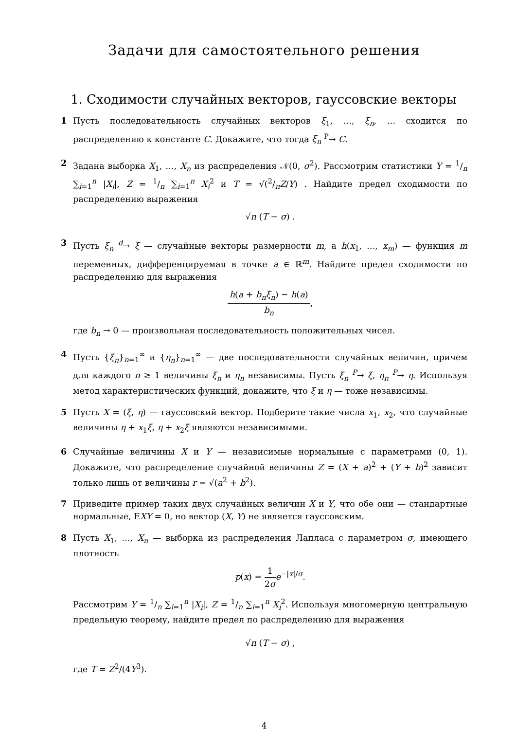Задачи для самостоятельного решения
1. Сходимости случайных векторов, гауссовские векторы
1 Пусть последовательность случайных векторов ξ<sub>1</sub>, …, ξ<sub>n</sub>, … сходится по распределению к константе C. Докажите, что тогда ξ<sub>n</sub> <sup>P</sup>→ C.
2 Задана выборка X<sub>1</sub>, …, X<sub>n</sub> из распределения 𝒩(0, σ<sup>2</sup>). Рассмотрим статистики Y = 1/n ∑<sub>i=1</sub><sup>n</sup> |X<sub>i</sub>|, Z = 1/n ∑<sub>i=1</sub><sup>n</sup> X<sub>i</sub><sup>2</sup> и T = √(2/πZ/Y) . Найдите предел сходимости по распределению выражения
√n (T − σ) .
3 Пусть ξ<sub>n</sub> <sup>d</sup>→ ξ — случайные векторы размерности m, а h(x<sub>1</sub>, …, x<sub>m</sub>) — функция m переменных, дифференцируемая в точке a ∈ ℝ<sup>m</sup>. Найдите предел сходимости по распределению для выражения
h(a + b<sub>n</sub>ξ<sub>n</sub>) − h(a) b<sub>n</sub>,
где b<sub>n</sub> → 0 — произвольная последовательность положительных чисел.
4 Пусть {ξ<sub>n</sub>}<sub>n=1</sub><sup>∞</sup> и {η<sub>n</sub>}<sub>n=1</sub><sup>∞</sup> — две последовательности случайных величин, причем для каждого n ≥ 1 величины ξ<sub>n</sub> и η<sub>n</sub> независимы. Пусть ξ<sub>n</sub> <sup>P</sup>→ ξ, η<sub>n</sub> <sup>P</sup>→ η. Используя метод характеристических функций, докажите, что ξ и η — тоже независимы.
5 Пусть X = (ξ, η) — гауссовский вектор. Подберите такие числа x<sub>1</sub>, x<sub>2</sub>, что случайные величины η + x<sub>1</sub>ξ, η + x<sub>2</sub>ξ являются независимыми.
6 Случайные величины X и Y — независимые нормальные с параметрами (0, 1). Докажите, что распределение случайной величины Z = (X + a)<sup>2</sup> + (Y + b)<sup>2</sup> зависит только лишь от величины r = √(a<sup>2</sup> + b<sup>2</sup>).
7 Приведите пример таких двух случайных величин X и Y, что обе они — стандартные нормальные, EXY = 0, но вектор (X, Y) не является гауссовским.
8 Пусть X<sub>1</sub>, …, X<sub>n</sub> — выборка из распределения Лапласа с параметром σ, имеющего плотность
p(x) = 1 2σ e<sup>−|x|/σ</sup>.
Рассмотрим Y = 1/n ∑<sub>i=1</sub><sup>n</sup> |X<sub>i</sub>|, Z = 1/n ∑<sub>i=1</sub><sup>n</sup> X<sub>i</sub><sup>2</sup>. Используя многомерную центральную предельную теорему, найдите предел по распределению для выражения
√n (T − σ) ,
где T = Z<sup>2</sup>/(4Y<sup>3</sup>).
4